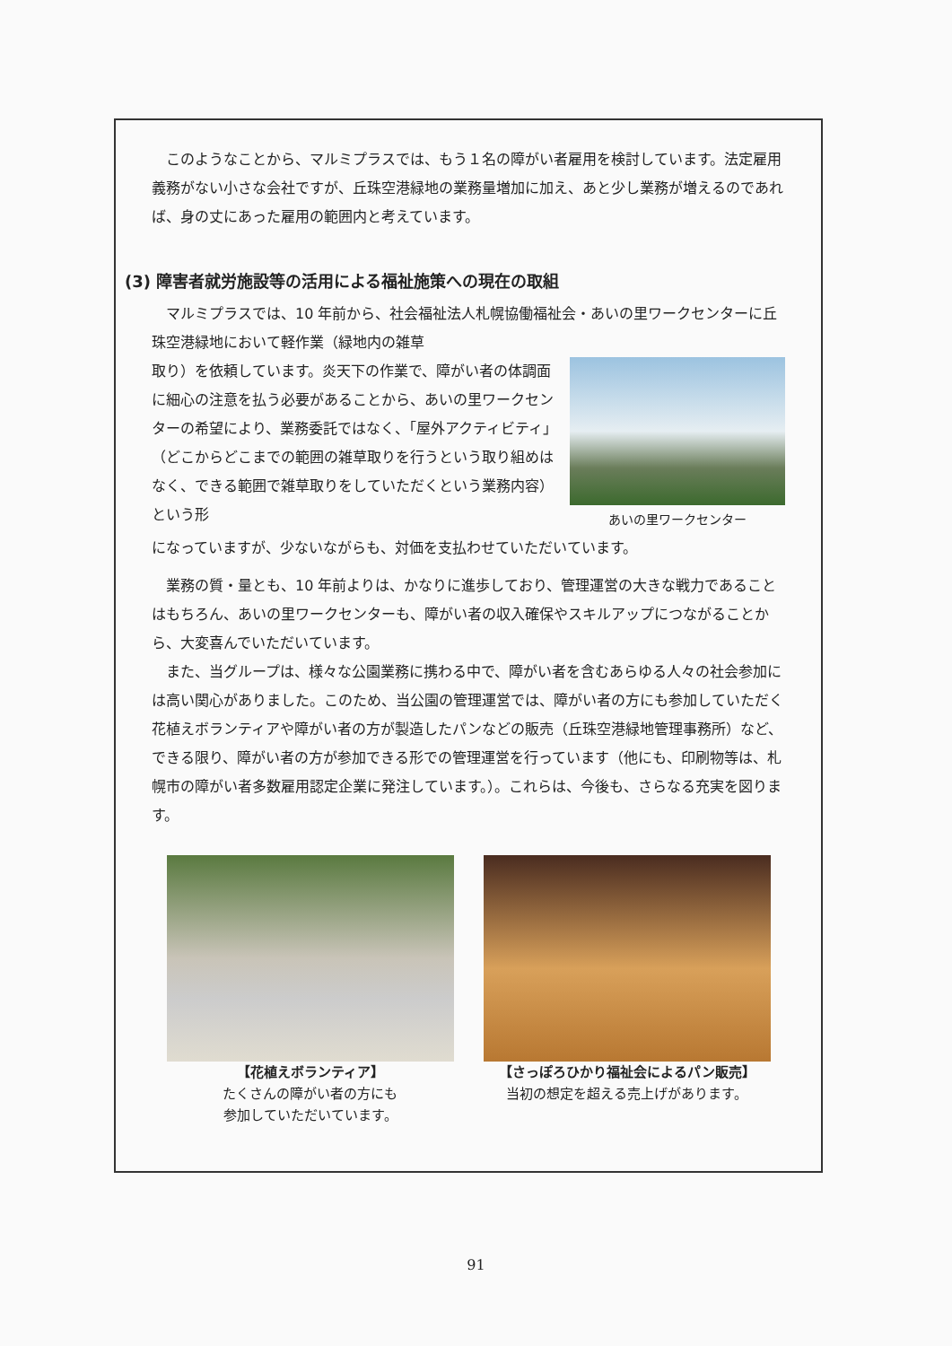このようなことから、マルミプラスでは、もう１名の障がい者雇用を検討しています。法定雇用義務がない小さな会社ですが、丘珠空港緑地の業務量増加に加え、あと少し業務が増えるのであれば、身の丈にあった雇用の範囲内と考えています。
(3) 障害者就労施設等の活用による福祉施策への現在の取組
マルミプラスでは、10 年前から、社会福祉法人札幌協働福祉会・あいの里ワークセンターに丘珠空港緑地において軽作業（緑地内の雑草
取り）を依頼しています。炎天下の作業で、障がい者の体調面に細心の注意を払う必要があることから、あいの里ワークセンターの希望により、業務委託ではなく、「屋外アクティビティ」（どこからどこまでの範囲の雑草取りを行うという取り組めはなく、できる範囲で雑草取りをしていただくという業務内容）という形
あいの里ワークセンター
になっていますが、少ないながらも、対価を支払わせていただいています。
業務の質・量とも、10 年前よりは、かなりに進歩しており、管理運営の大きな戦力であることはもちろん、あいの里ワークセンターも、障がい者の収入確保やスキルアップにつながることから、大変喜んでいただいています。
また、当グループは、様々な公園業務に携わる中で、障がい者を含むあらゆる人々の社会参加には高い関心がありました。このため、当公園の管理運営では、障がい者の方にも参加していただく花植えボランティアや障がい者の方が製造したパンなどの販売（丘珠空港緑地管理事務所）など、できる限り、障がい者の方が参加できる形での管理運営を行っています（他にも、印刷物等は、札幌市の障がい者多数雇用認定企業に発注しています。）。これらは、今後も、さらなる充実を図ります。
【花植えボランティア】
たくさんの障がい者の方にも
参加していただいています。
【さっぽろひかり福祉会によるパン販売】
当初の想定を超える売上げがあります。
91